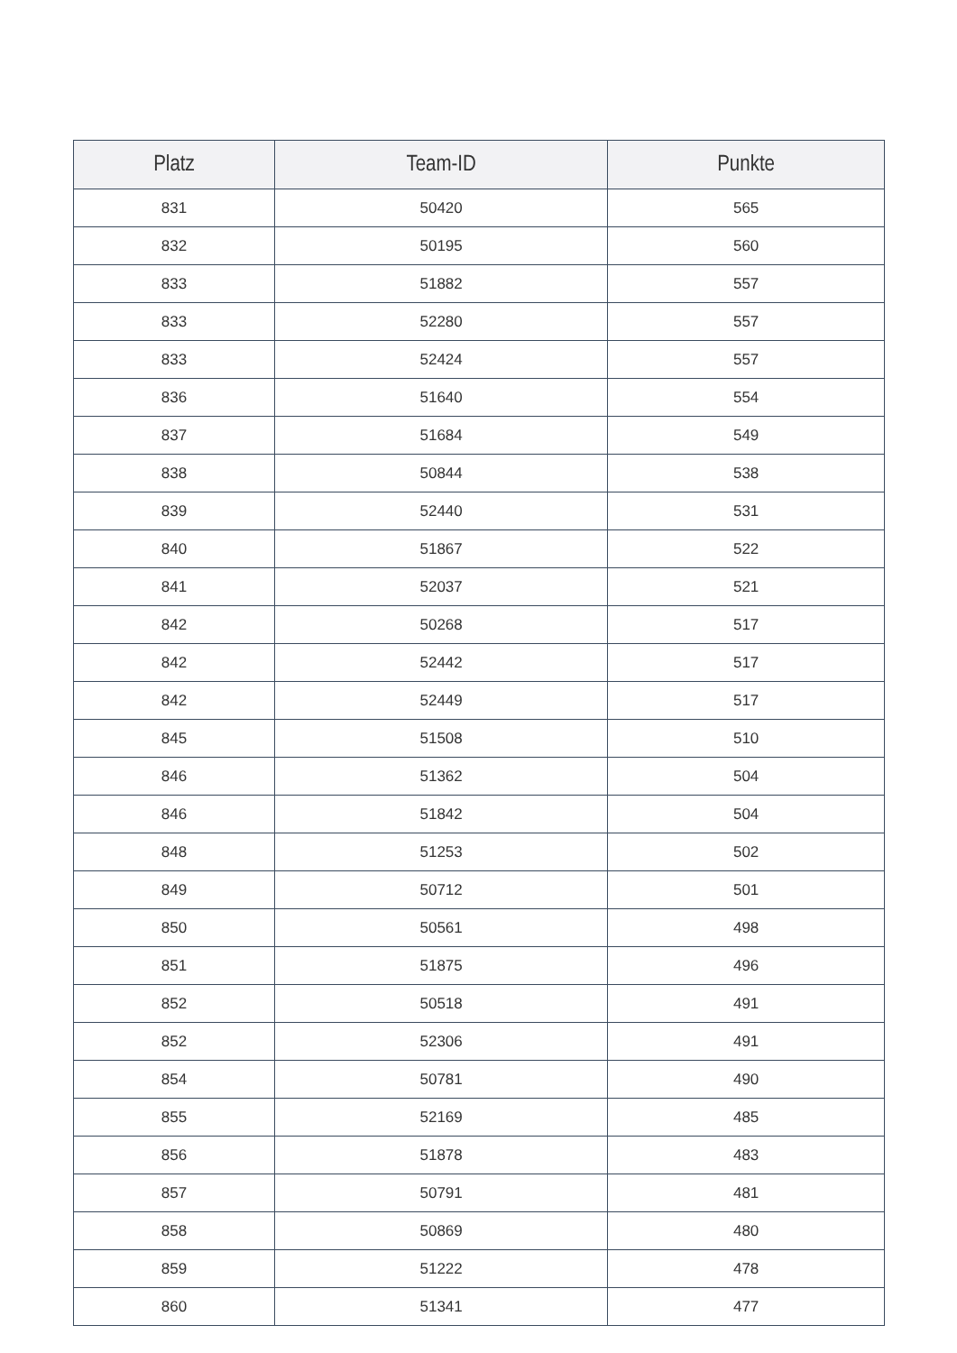| Platz | Team-ID | Punkte |
| --- | --- | --- |
| 831 | 50420 | 565 |
| 832 | 50195 | 560 |
| 833 | 51882 | 557 |
| 833 | 52280 | 557 |
| 833 | 52424 | 557 |
| 836 | 51640 | 554 |
| 837 | 51684 | 549 |
| 838 | 50844 | 538 |
| 839 | 52440 | 531 |
| 840 | 51867 | 522 |
| 841 | 52037 | 521 |
| 842 | 50268 | 517 |
| 842 | 52442 | 517 |
| 842 | 52449 | 517 |
| 845 | 51508 | 510 |
| 846 | 51362 | 504 |
| 846 | 51842 | 504 |
| 848 | 51253 | 502 |
| 849 | 50712 | 501 |
| 850 | 50561 | 498 |
| 851 | 51875 | 496 |
| 852 | 50518 | 491 |
| 852 | 52306 | 491 |
| 854 | 50781 | 490 |
| 855 | 52169 | 485 |
| 856 | 51878 | 483 |
| 857 | 50791 | 481 |
| 858 | 50869 | 480 |
| 859 | 51222 | 478 |
| 860 | 51341 | 477 |